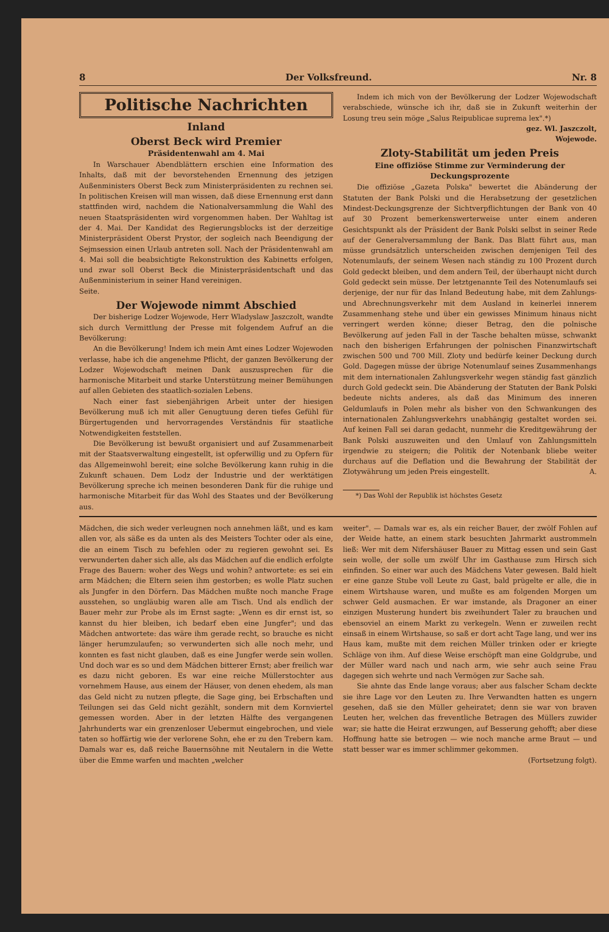8 Der Volksfreund. Nr. 8
Politische Nachrichten
Inland
Oberst Beck wird Premier
Präsidentenwahl am 4. Mai
In Warschauer Abendblättern erschien eine Information des Inhalts, daß mit der bevorstehenden Ernennung des jetzigen Außenministers Oberst Beck zum Ministerpräsidenten zu rechnen sei. In politischen Kreisen will man wissen, daß diese Ernennung erst dann stattfinden wird, nachdem die Nationalversammlung die Wahl des neuen Staatspräsidenten wird vorgenommen haben. Der Wahltag ist der 4. Mai. Der Kandidat des Regierungsblocks ist der derzeitige Ministerpräsident Oberst Prystor, der sogleich nach Beendigung der Sejmsession einen Urlaub antreten soll. Nach der Präsidentenwahl am 4. Mai soll die beabsichtigte Rekonstruktion des Kabinetts erfolgen, und zwar soll Oberst Beck die Ministerpräsidentschaft und das Außenministerium in seiner Hand vereinigen.
Seite.
Der Wojewode nimmt Abschied
Der bisherige Lodzer Wojewode, Herr Wladyslaw Jaszczolt, wandte sich durch Vermittlung der Presse mit folgendem Aufruf an die Bevölkerung:
An die Bevölkerung! Indem ich mein Amt eines Lodzer Wojewoden verlasse, habe ich die angenehme Pflicht, der ganzen Bevölkerung der Lodzer Wojewodschaft meinen Dank auszusprechen für die harmonische Mitarbeit und starke Unterstützung meiner Bemühungen auf allen Gebieten des staatlich-sozialen Lebens.
Nach einer fast siebenjährigen Arbeit unter der hiesigen Bevölkerung muß ich mit aller Genugtuung deren tiefes Gefühl für Bürgertugenden und hervorragendes Verständnis für staatliche Notwendigkeiten feststellen.
Die Bevölkerung ist bewußt organisiert und auf Zusammenarbeit mit der Staatsverwaltung eingestellt, ist opferwillig und zu Opfern für das Allgemeinwohl bereit; eine solche Bevölkerung kann ruhig in die Zukunft schauen. Dem Lodz der Industrie und der werktätigen Bevölkerung spreche ich meinen besonderen Dank für die ruhige und harmonische Mitarbeit für das Wohl des Staates und der Bevölkerung aus.
Indem ich mich von der Bevölkerung der Lodzer Wojewodschaft verabschiede, wünsche ich ihr, daß sie in Zukunft weiterhin der Losung treu sein möge „Salus Reipublicae suprema lex".*)
gez. Wl. Jaszczolt,
Wojewode.
Zloty-Stabilität um jeden Preis
Eine offiziöse Stimme zur Verminderung der Deckungsprozente
Die offiziöse „Gazeta Polska" bewertet die Abänderung der Statuten der Bank Polski und die Herabsetzung der gesetzlichen Mindest-Deckungsgrenze der Sichtverpflichtungen der Bank von 40 auf 30 Prozent bemerkenswerterweise unter einem anderen Gesichtspunkt als der Präsident der Bank Polski selbst in seiner Rede auf der Generalversammlung der Bank. Das Blatt führt aus, man müsse grundsätzlich unterscheiden zwischen demjenigen Teil des Notenumlaufs, der seinem Wesen nach ständig zu 100 Prozent durch Gold gedeckt bleiben, und dem andern Teil, der überhaupt nicht durch Gold gedeckt sein müsse. Der letztgenannte Teil des Notenumlaufs sei derjenige, der nur für das Inland Bedeutung habe, mit dem Zahlungs- und Abrechnungsverkehr mit dem Ausland in keinerlei innerem Zusammenhang stehe und über ein gewisses Minimum hinaus nicht verringert werden könne; dieser Betrag, den die polnische Bevölkerung auf jeden Fall in der Tasche behalten müsse, schwankt nach den bisherigen Erfahrungen der polnischen Finanzwirtschaft zwischen 500 und 700 Mill. Zloty und bedürfe keiner Deckung durch Gold. Dagegen müsse der übrige Notenumlauf seines Zusammenhangs mit dem internationalen Zahlungsverkehr wegen ständig fast gänzlich durch Gold gedeckt sein. Die Abänderung der Statuten der Bank Polski bedeute nichts anderes, als daß das Minimum des inneren Geldumlaufs in Polen mehr als bisher von den Schwankungen des internationalen Zahlungsverkehrs unabhängig gestaltet worden sei. Auf keinen Fall sei daran gedacht, nunmehr die Kreditgewährung der Bank Polski auszuweiten und den Umlauf von Zahlungsmitteln irgendwie zu steigern; die Politik der Notenbank bliebe weiter durchaus auf die Deflation und die Bewahrung der Stabilität der Zlotywährung um jeden Preis eingestellt. A.
*) Das Wohl der Republik ist höchstes Gesetz
Mädchen, die sich weder verleugnen noch annehmen läßt, und es kam allen vor, als säße es da unten als des Meisters Tochter oder als eine, die an einem Tisch zu befehlen oder zu regieren gewohnt sei. Es verwunderten daher sich alle, als das Mädchen auf die endlich erfolgte Frage des Bauern: woher des Wegs und wohin? antwortete: es sei ein arm Mädchen; die Eltern seien ihm gestorben; es wolle Platz suchen als Jungfer in den Dörfern. Das Mädchen mußte noch manche Frage ausstehen, so ungläubig waren alle am Tisch. Und als endlich der Bauer mehr zur Probe als im Ernst sagte: „Wenn es dir ernst ist, so kannst du hier bleiben, ich bedarf eben eine Jungfer"; und das Mädchen antwortete: das wäre ihm gerade recht, so brauche es nicht länger herumzulaufen; so verwunderten sich alle noch mehr, und konnten es fast nicht glauben, daß es eine Jungfer werde sein wollen. Und doch war es so und dem Mädchen bitterer Ernst; aber freilich war es dazu nicht geboren. Es war eine reiche Müllerstochter aus vornehmem Hause, aus einem der Häuser, von denen ehedem, als man das Geld nicht zu nutzen pflegte, die Sage ging, bei Erbschaften und Teilungen sei das Geld nicht gezählt, sondern mit dem Kornviertel gemessen worden. Aber in der letzten Hälfte des vergangenen Jahrhunderts war ein grenzenloser Uebermut eingebrochen, und viele taten so hoffärtig wie der verlorene Sohn, ehe er zu den Trebern kam. Damals war es, daß reiche Bauernsöhne mit Neutalern in die Wette über die Emme warfen und machten „welcher
weiter". — Damals war es, als ein reicher Bauer, der zwölf Fohlen auf der Weide hatte, an einem stark besuchten Jahrmarkt austrommeln ließ: Wer mit dem Nifershäuser Bauer zu Mittag essen und sein Gast sein wolle, der solle um zwölf Uhr im Gasthause zum Hirsch sich einfinden. So einer war auch des Mädchens Vater gewesen. Bald hielt er eine ganze Stube voll Leute zu Gast, bald prügelte er alle, die in einem Wirtshause waren, und mußte es am folgenden Morgen um schwer Geld ausmachen. Er war imstande, als Dragoner an einer einzigen Musterung hundert bis zweihundert Taler zu brauchen und ebensoviel an einem Markt zu verkegeln. Wenn er zuweilen recht einsaß in einem Wirtshause, so saß er dort acht Tage lang, und wer ins Haus kam, mußte mit dem reichen Müller trinken oder er kriegte Schläge von ihm. Auf diese Weise erschöpft man eine Goldgrube, und der Müller ward nach und nach arm, wie sehr auch seine Frau dagegen sich wehrte und nach Vermögen zur Sache sah.
Sie ahnte das Ende lange voraus; aber aus falscher Scham deckte sie ihre Lage vor den Leuten zu. Ihre Verwandten hatten es ungern gesehen, daß sie den Müller geheiratet; denn sie war von braven Leuten her, welchen das freventliche Betragen des Müllers zuwider war; sie hatte die Heirat erzwungen, auf Besserung gehofft; aber diese Hoffnung hatte sie betrogen — wie noch manche arme Braut — und statt besser war es immer schlimmer gekommen. (Fortsetzung folgt).